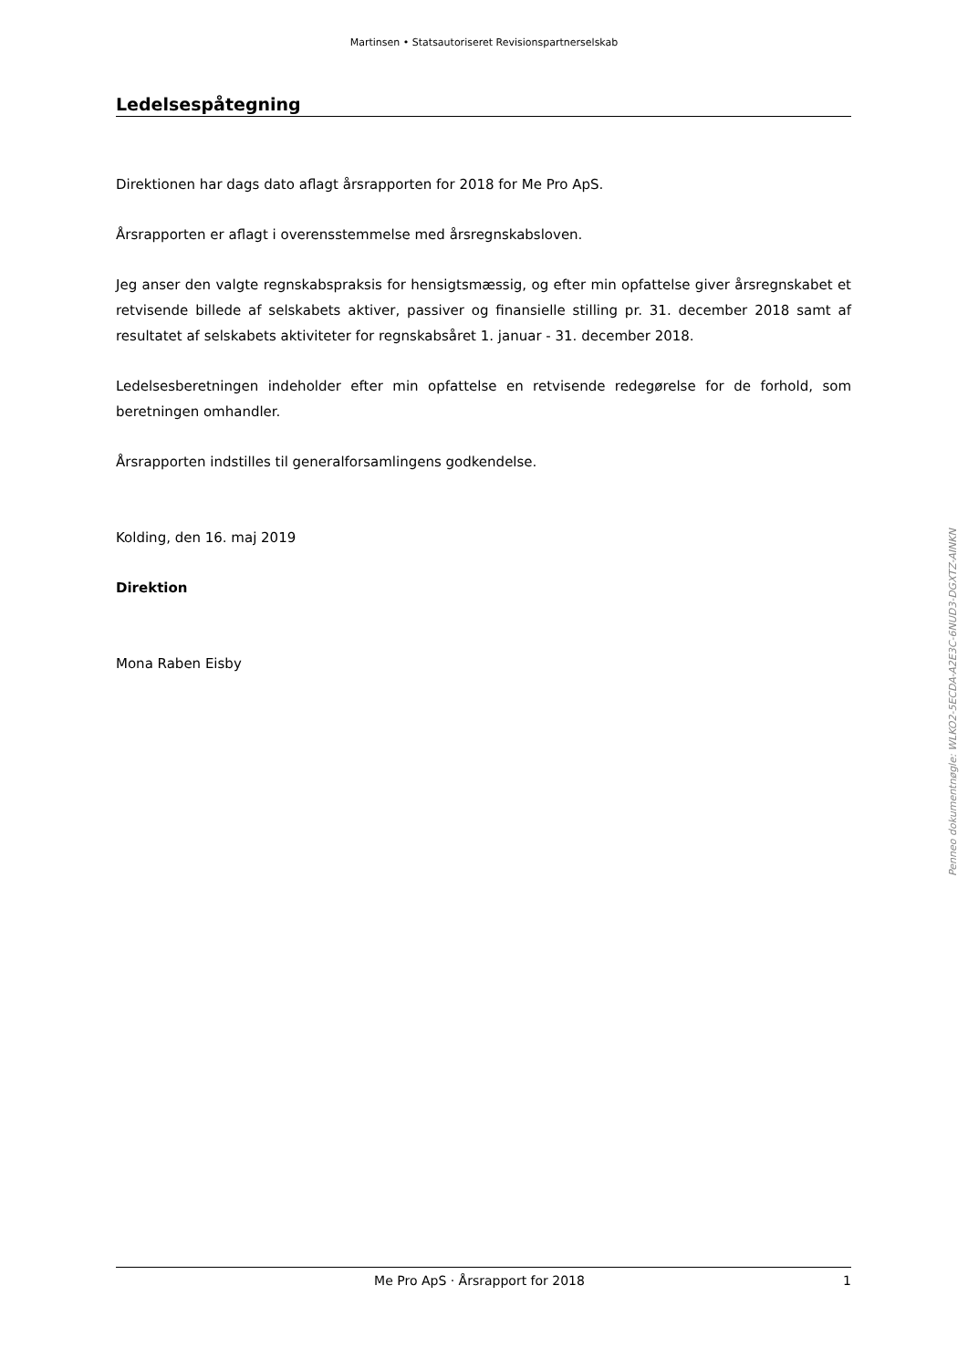Martinsen • Statsautoriseret Revisionspartnerselskab
Ledelsespåtegning
Direktionen har dags dato aflagt årsrapporten for 2018 for Me Pro ApS.
Årsrapporten er aflagt i overensstemmelse med årsregnskabsloven.
Jeg anser den valgte regnskabspraksis for hensigtsmæssig, og efter min opfattelse giver årsregnskabet et retvisende billede af selskabets aktiver, passiver og finansielle stilling pr. 31. december 2018 samt af resultatet af selskabets aktiviteter for regnskabsåret 1. januar - 31. december 2018.
Ledelsesberetningen indeholder efter min opfattelse en retvisende redegørelse for de forhold, som beretningen omhandler.
Årsrapporten indstilles til generalforsamlingens godkendelse.
Kolding, den 16. maj 2019
Direktion
Mona Raben Eisby
Penneo dokumentnøgle: WLKO2-5ECDA-A2E3C-6NUD3-DGXTZ-AINKN
Me Pro ApS · Årsrapport for 2018 1